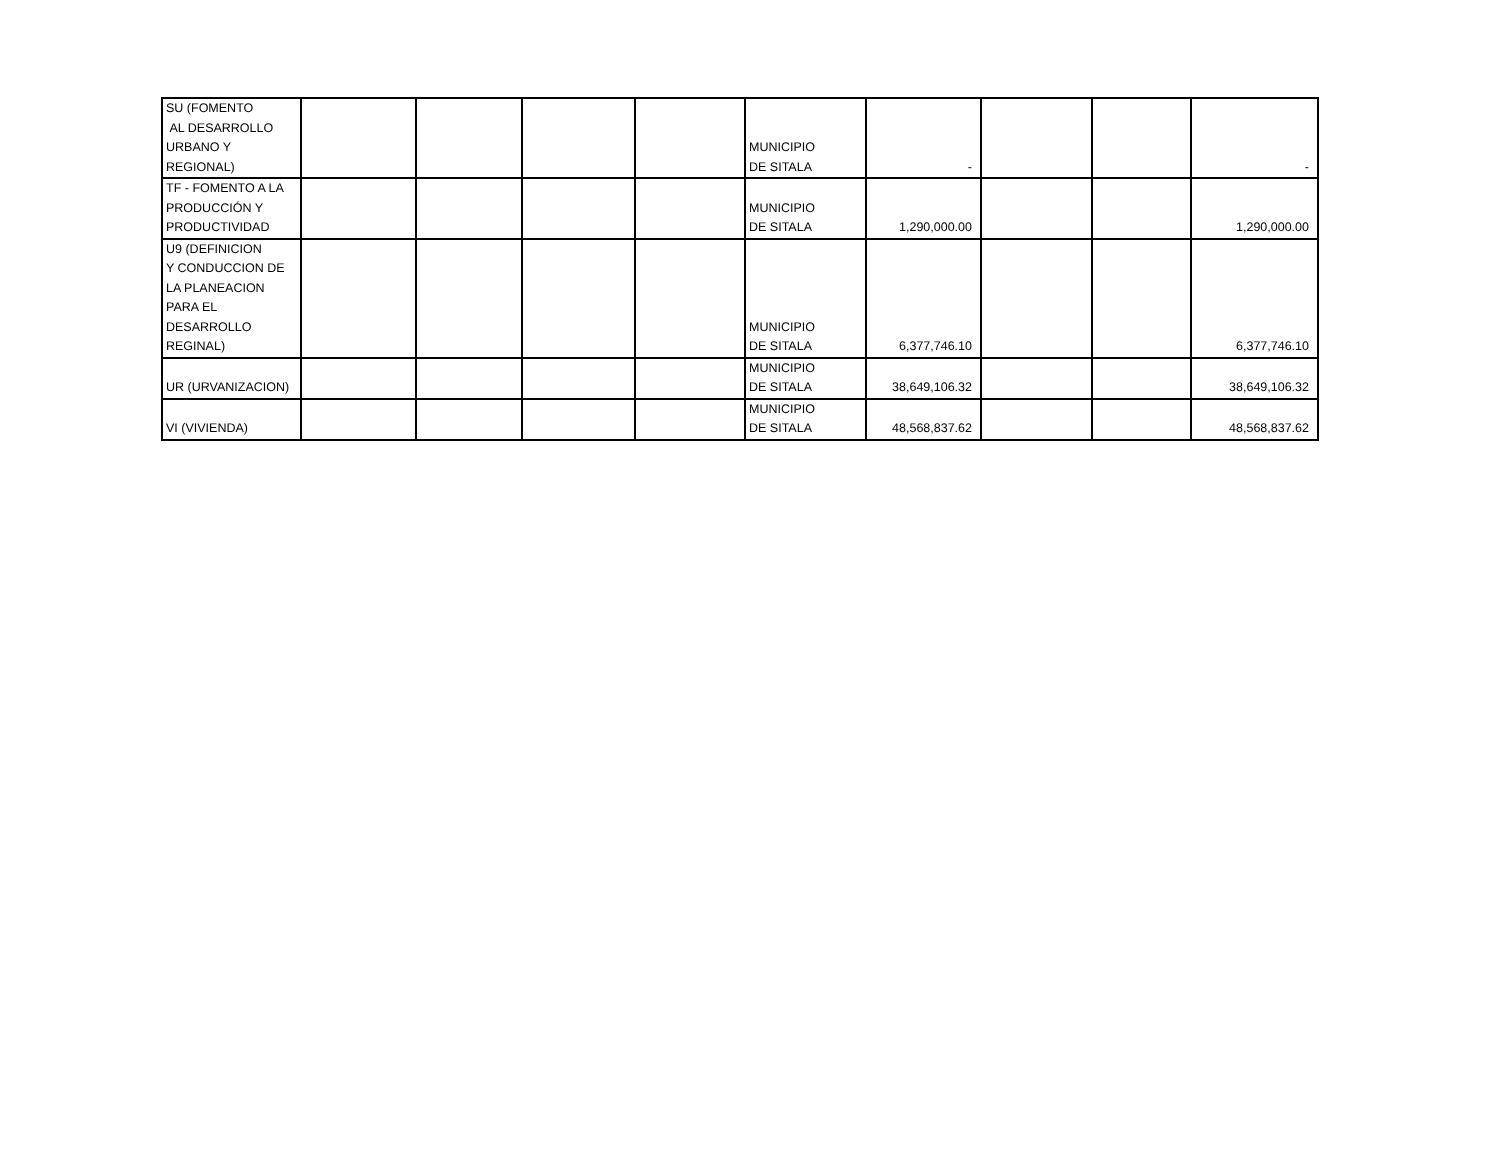| SU (FOMENTO AL DESARROLLO URBANO Y REGIONAL) | | | | | MUNICIPIO DE SITALA | - | | | - |
| TF - FOMENTO A LA PRODUCCIÓN Y PRODUCTIVIDAD | | | | | MUNICIPIO DE SITALA | 1,290,000.00 | | | 1,290,000.00 |
| U9 (DEFINICION Y CONDUCCION DE LA PLANEACION PARA EL DESARROLLO REGINAL) | | | | | MUNICIPIO DE SITALA | 6,377,746.10 | | | 6,377,746.10 |
| UR (URVANIZACION) | | | | | MUNICIPIO DE SITALA | 38,649,106.32 | | | 38,649,106.32 |
| VI (VIVIENDA) | | | | | MUNICIPIO DE SITALA | 48,568,837.62 | | | 48,568,837.62 |